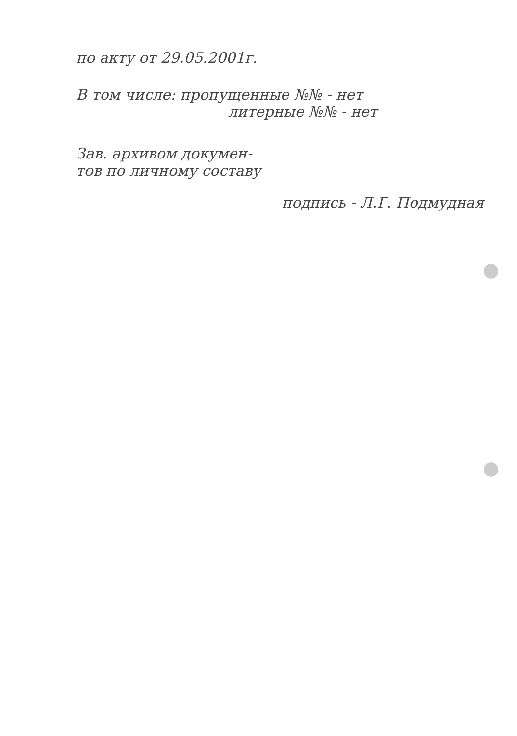по акту от 29.05.2001г.
В том числе: пропущенные №№ - нет
литерные №№ - нет
Зав. архивом докумен-
тов по личному составу
подпись - Л.Г. Подмудная